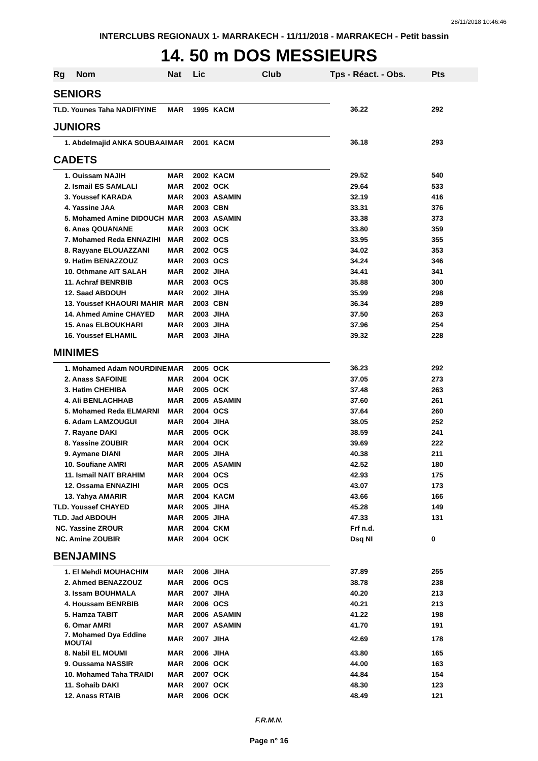28/11/2018 10:46:46
INTERCLUBS REGIONAUX 1- MARRAKECH - 11/11/2018 - MARRAKECH - Petit bassin
14. 50 m DOS MESSIEURS
| Rg | Nom | Nat | Lic | Club | Tps - Réact. - Obs. | Pts |
| --- | --- | --- | --- | --- | --- | --- |
| SENIORS | | | | | | |
| TLD. Younes Taha NADIFIYINE | | MAR | 1995 | KACM | 36.22 | 292 |
| JUNIORS | | | | | | |
| 1. Abdelmajid ANKA SOUBAAI | | MAR | 2001 | KACM | 36.18 | 293 |
| CADETS | | | | | | |
| 1. Ouissam NAJIH | | MAR | 2002 | KACM | 29.52 | 540 |
| 2. Ismail ES SAMLALI | | MAR | 2002 | OCK | 29.64 | 533 |
| 3. Youssef KARADA | | MAR | 2003 | ASAMIN | 32.19 | 416 |
| 4. Yassine JAA | | MAR | 2003 | CBN | 33.31 | 376 |
| 5. Mohamed Amine DIDOUCH | | MAR | 2003 | ASAMIN | 33.38 | 373 |
| 6. Anas QOUANANE | | MAR | 2003 | OCK | 33.80 | 359 |
| 7. Mohamed Reda ENNAZIHI | | MAR | 2002 | OCS | 33.95 | 355 |
| 8. Rayyane ELOUAZZANI | | MAR | 2002 | OCS | 34.02 | 353 |
| 9. Hatim BENAZZOUZ | | MAR | 2003 | OCS | 34.24 | 346 |
| 10. Othmane AIT SALAH | | MAR | 2002 | JIHA | 34.41 | 341 |
| 11. Achraf BENRBIB | | MAR | 2003 | OCS | 35.88 | 300 |
| 12. Saad ABDOUH | | MAR | 2002 | JIHA | 35.99 | 298 |
| 13. Youssef KHAOURI MAHIR | | MAR | 2003 | CBN | 36.34 | 289 |
| 14. Ahmed Amine CHAYED | | MAR | 2003 | JIHA | 37.50 | 263 |
| 15. Anas ELBOUKHARI | | MAR | 2003 | JIHA | 37.96 | 254 |
| 16. Youssef ELHAMIL | | MAR | 2003 | JIHA | 39.32 | 228 |
| MINIMES | | | | | | |
| 1. Mohamed Adam NOURDINE | | MAR | 2005 | OCK | 36.23 | 292 |
| 2. Anass SAFOINE | | MAR | 2004 | OCK | 37.05 | 273 |
| 3. Hatim CHEHIBA | | MAR | 2005 | OCK | 37.48 | 263 |
| 4. Ali BENLACHHAB | | MAR | 2005 | ASAMIN | 37.60 | 261 |
| 5. Mohamed Reda ELMARNI | | MAR | 2004 | OCS | 37.64 | 260 |
| 6. Adam LAMZOUGUI | | MAR | 2004 | JIHA | 38.05 | 252 |
| 7. Rayane DAKI | | MAR | 2005 | OCK | 38.59 | 241 |
| 8. Yassine ZOUBIR | | MAR | 2004 | OCK | 39.69 | 222 |
| 9. Aymane DIANI | | MAR | 2005 | JIHA | 40.38 | 211 |
| 10. Soufiane AMRI | | MAR | 2005 | ASAMIN | 42.52 | 180 |
| 11. Ismail NAIT BRAHIM | | MAR | 2004 | OCS | 42.93 | 175 |
| 12. Ossama ENNAZIHI | | MAR | 2005 | OCS | 43.07 | 173 |
| 13. Yahya AMARIR | | MAR | 2004 | KACM | 43.66 | 166 |
| TLD. Youssef CHAYED | | MAR | 2005 | JIHA | 45.28 | 149 |
| TLD. Jad ABDOUH | | MAR | 2005 | JIHA | 47.33 | 131 |
| NC. Yassine ZROUR | | MAR | 2004 | CKM | Frf n.d. | |
| NC. Amine ZOUBIR | | MAR | 2004 | OCK | Dsq NI | 0 |
| BENJAMINS | | | | | | |
| 1. El Mehdi MOUHACHIM | | MAR | 2006 | JIHA | 37.89 | 255 |
| 2. Ahmed BENAZZOUZ | | MAR | 2006 | OCS | 38.78 | 238 |
| 3. Issam BOUHMALA | | MAR | 2007 | JIHA | 40.20 | 213 |
| 4. Houssam BENRBIB | | MAR | 2006 | OCS | 40.21 | 213 |
| 5. Hamza TABIT | | MAR | 2006 | ASAMIN | 41.22 | 198 |
| 6. Omar AMRI | | MAR | 2007 | ASAMIN | 41.70 | 191 |
| 7. Mohamed Dya Eddine MOUTAI | | MAR | 2007 | JIHA | 42.69 | 178 |
| 8. Nabil EL MOUMI | | MAR | 2006 | JIHA | 43.80 | 165 |
| 9. Oussama NASSIR | | MAR | 2006 | OCK | 44.00 | 163 |
| 10. Mohamed Taha TRAIDI | | MAR | 2007 | OCK | 44.84 | 154 |
| 11. Sohaib DAKI | | MAR | 2007 | OCK | 48.30 | 123 |
| 12. Anass RTAIB | | MAR | 2006 | OCK | 48.49 | 121 |
F.R.M.N.
Page n° 16